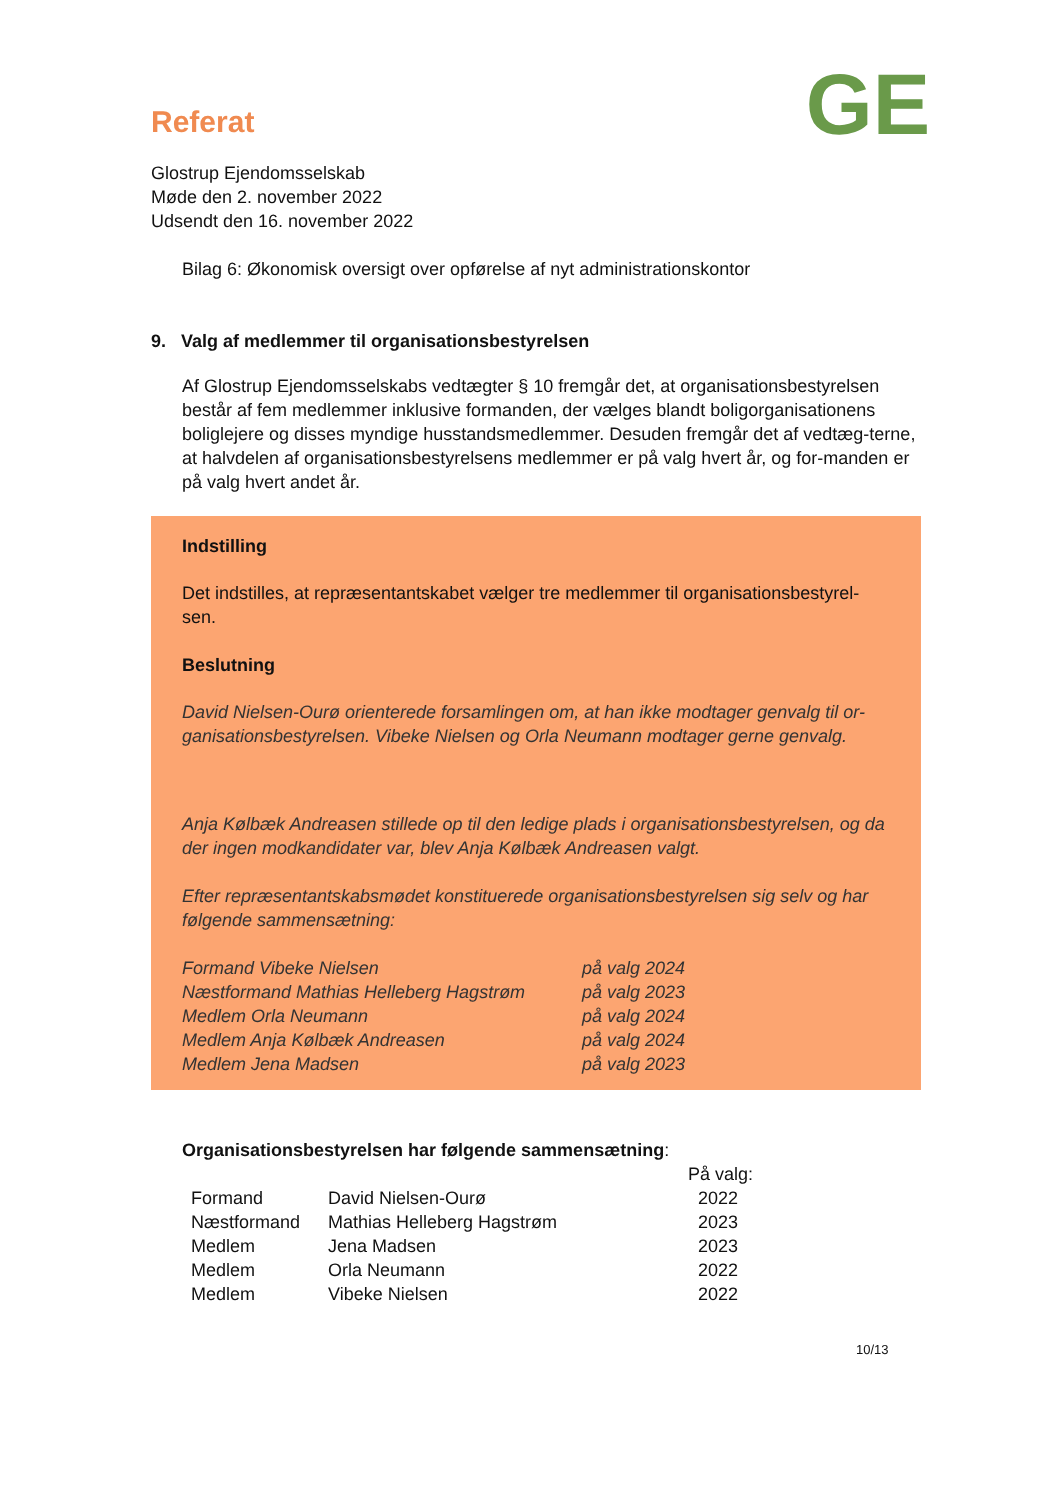GE
Referat
Glostrup Ejendomsselskab
Møde den 2. november 2022
Udsendt den 16. november 2022
Bilag 6: Økonomisk oversigt over opførelse af nyt administrationskontor
9. Valg af medlemmer til organisationsbestyrelsen
Af Glostrup Ejendomsselskabs vedtægter § 10 fremgår det, at organisationsbestyrelsen består af fem medlemmer inklusive formanden, der vælges blandt boligorganisationens boliglejere og disses myndige husstandsmedlemmer. Desuden fremgår det af vedtæg-terne, at halvdelen af organisationsbestyrelsens medlemmer er på valg hvert år, og for-manden er på valg hvert andet år.
Indstilling
Det indstilles, at repræsentantskabet vælger tre medlemmer til organisationsbestyrel-sen.
Beslutning
David Nielsen-Ourø orienterede forsamlingen om, at han ikke modtager genvalg til or-ganisationsbestyrelsen. Vibeke Nielsen og Orla Neumann modtager gerne genvalg.
Anja Kølbæk Andreasen stillede op til den ledige plads i organisationsbestyrelsen, og da der ingen modkandidater var, blev Anja Kølbæk Andreasen valgt.
Efter repræsentantskabsmødet konstituerede organisationsbestyrelsen sig selv og har følgende sammensætning:
| Formand Vibeke Nielsen | på valg 2024 |
| Næstformand Mathias Helleberg Hagstrøm | på valg 2023 |
| Medlem Orla Neumann | på valg 2024 |
| Medlem Anja Kølbæk Andreasen | på valg 2024 |
| Medlem Jena Madsen | på valg 2023 |
Organisationsbestyrelsen har følgende sammensætning:
| | | På valg: |
| --- | --- | --- |
| Formand | David Nielsen-Ourø | 2022 |
| Næstformand | Mathias Helleberg Hagstrøm | 2023 |
| Medlem | Jena Madsen | 2023 |
| Medlem | Orla Neumann | 2022 |
| Medlem | Vibeke Nielsen | 2022 |
10/13